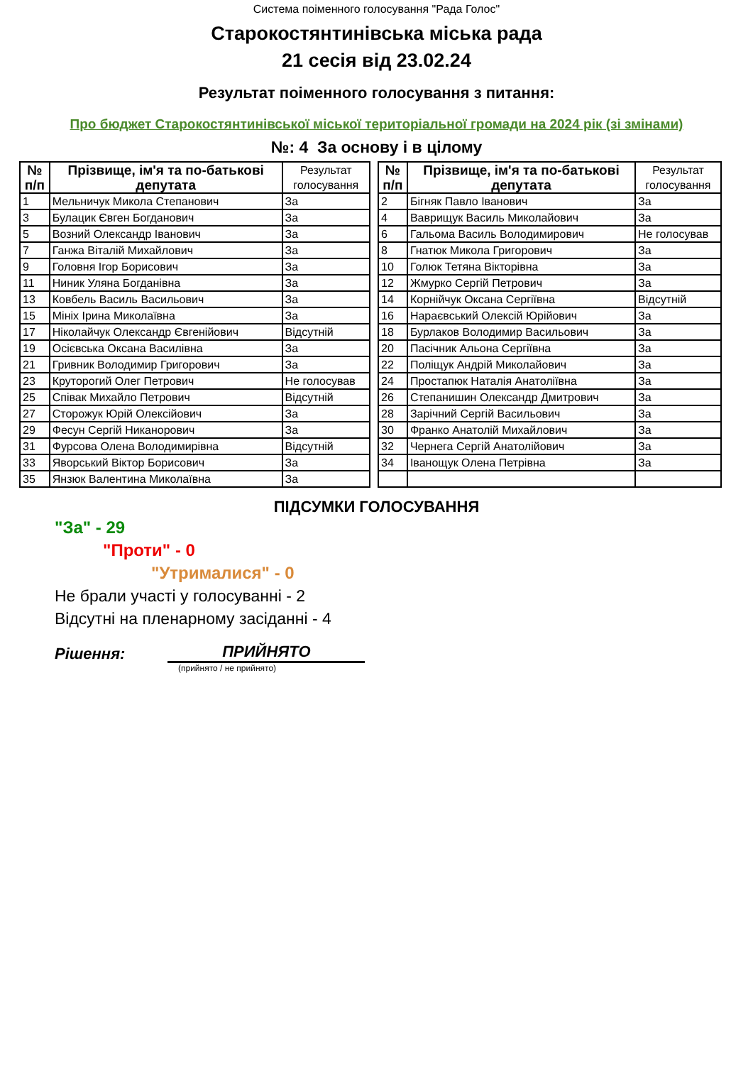Система поіменного голосування "Рада Голос"
Старокостянтинівська міська рада
21 сесія від 23.02.24
Результат поіменного голосування з питання:
Про бюджет Старокостянтинівської міської територіальної громади на 2024 рік (зі змінами)
№: 4 За основу і в цілому
| № п/п | Прізвище, ім'я та по-батькові депутата | Результат голосування |
| --- | --- | --- |
| 1 | Мельничук Микола Степанович | За |
| 3 | Булацик Євген Богданович | За |
| 5 | Возний Олександр Іванович | За |
| 7 | Ганжа Віталій Михайлович | За |
| 9 | Головня Ігор Борисович | За |
| 11 | Ниник Уляна Богданівна | За |
| 13 | Ковбель Василь Васильович | За |
| 15 | Мініх Ірина Миколаївна | За |
| 17 | Ніколайчук Олександр Євгенійович | Відсутній |
| 19 | Осієвська Оксана Василівна | За |
| 21 | Гривник Володимир Григорович | За |
| 23 | Круторогий Олег Петрович | Не голосував |
| 25 | Співак Михайло Петрович | Відсутній |
| 27 | Сторожук Юрій Олексійович | За |
| 29 | Фесун Сергій Никанорович | За |
| 31 | Фурсова Олена Володимирівна | Відсутній |
| 33 | Яворський Віктор Борисович | За |
| 35 | Янзюк Валентина Миколаївна | За |
| № п/п | Прізвище, ім'я та по-батькові депутата | Результат голосування |
| --- | --- | --- |
| 2 | Бігняк Павло Іванович | За |
| 4 | Ваврищук Василь Миколайович | За |
| 6 | Гальома Василь Володимирович | Не голосував |
| 8 | Гнатюк Микола Григорович | За |
| 10 | Голюк Тетяна Вікторівна | За |
| 12 | Жмурко Сергій Петрович | За |
| 14 | Корнійчук Оксана Сергіївна | Відсутній |
| 16 | Нараєвський Олексій Юрійович | За |
| 18 | Бурлаков Володимир Васильович | За |
| 20 | Пасічник Альона Сергіївна | За |
| 22 | Поліщук Андрій Миколайович | За |
| 24 | Простапюк Наталія Анатоліївна | За |
| 26 | Степанишин Олександр Дмитрович | За |
| 28 | Зарічний Сергій Васильович | За |
| 30 | Франко Анатолій Михайлович | За |
| 32 | Чернега Сергій Анатолійович | За |
| 34 | Іванощук Олена Петрівна | За |
ПІДСУМКИ ГОЛОСУВАННЯ
"За" - 29
"Проти" - 0
"Утрималися" - 0
Не брали участі у голосуванні - 2
Відсутні на пленарному засіданні - 4
Рішення: ПРИЙНЯТО
(прийнято / не прийнято)